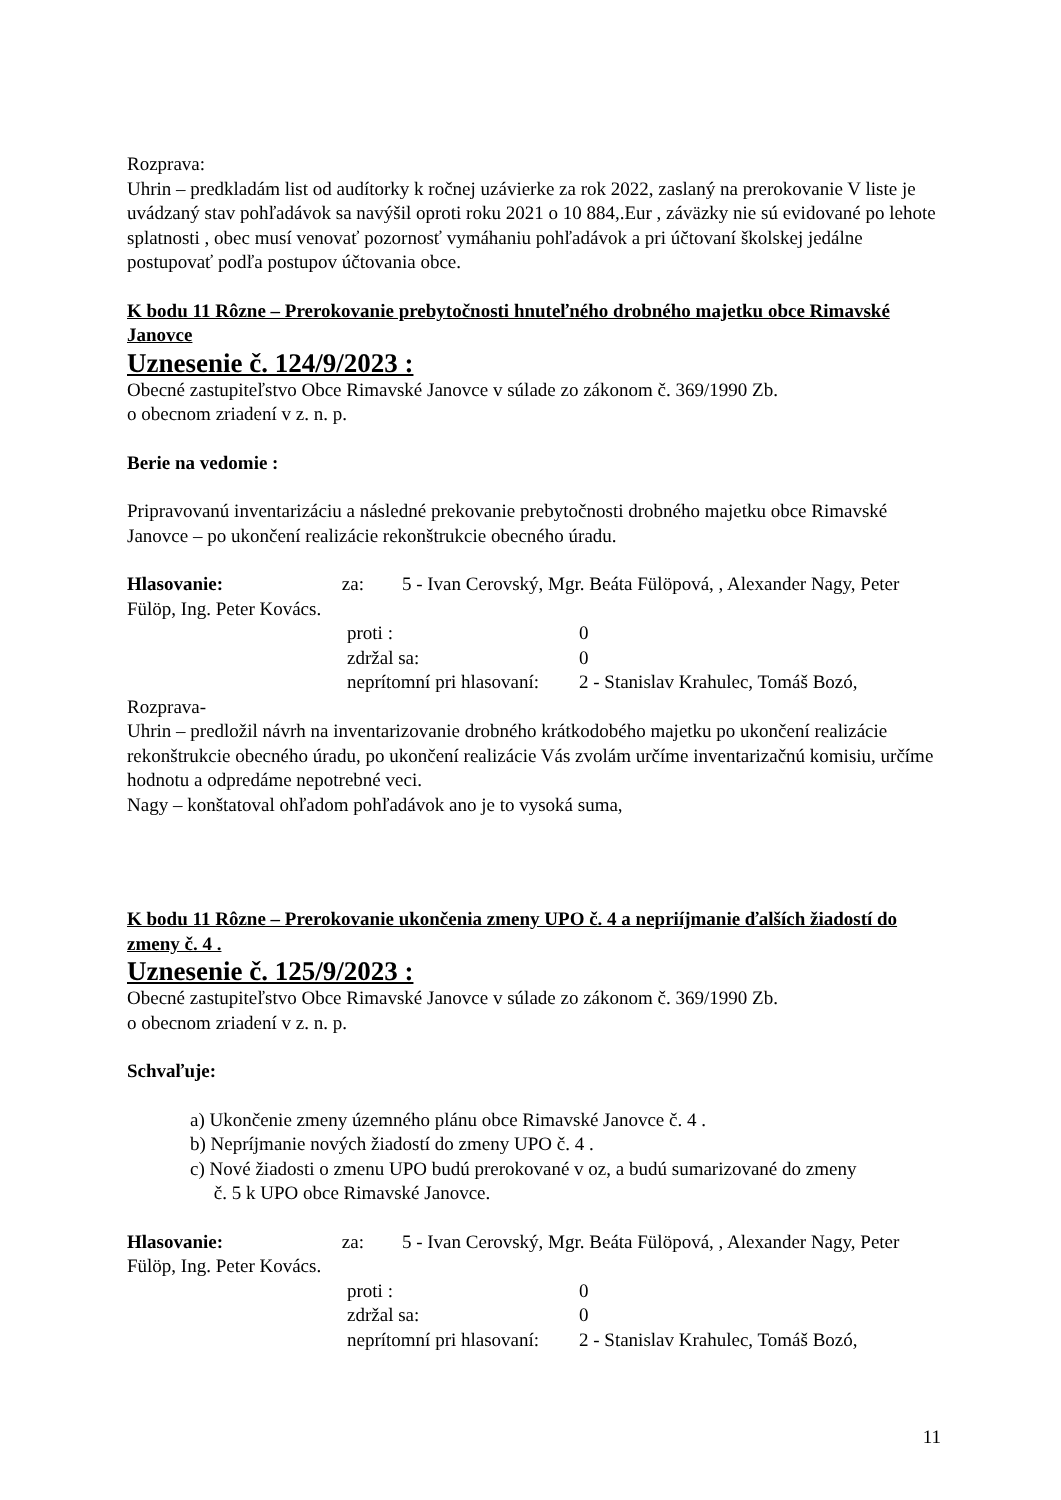Rozprava:
Uhrin – predkladám list od audítorky k ročnej uzávierke za rok 2022, zaslaný na prerokovanie V liste je uvádzaný stav pohľadávok sa navýšil oproti roku 2021 o 10 884,.Eur , záväzky nie sú evidované po lehote splatnosti , obec musí venovať pozornosť vymáhaniu pohľadávok a pri účtovaní školskej jedálne postupovať podľa postupov účtovania obce.
K bodu 11 Rôzne – Prerokovanie prebytočnosti hnuteľného drobného majetku obce Rimavské Janovce
Uznesenie č. 124/9/2023 :
Obecné zastupiteľstvo Obce Rimavské Janovce v súlade zo zákonom č. 369/1990 Zb.
o obecnom zriadení v z. n. p.
Berie na vedomie :
Pripravovanú inventarizáciu a následné prekovanie prebytočnosti drobného majetku obce Rimavské Janovce – po ukončení realizácie rekonštrukcie obecného úradu.
Hlasovanie: za: 5 - Ivan Cerovský, Mgr. Beáta Fülöpová, , Alexander Nagy, Peter Fülöp, Ing. Peter Kovács.
proti : 0
zdržal sa: 0
neprítomní pri hlasovaní: 2 - Stanislav Krahulec, Tomáš Bozó,
Rozprava-
Uhrin – predložil návrh na inventarizovanie drobného krátkodobého majetku po ukončení realizácie rekonštrukcie obecného úradu, po ukončení realizácie Vás zvolám určíme inventarizačnú komisiu, určíme hodnotu a odpredáme nepotrebné veci.
Nagy – konštatoval ohľadom pohľadávok ano je to vysoká suma,
K bodu 11 Rôzne – Prerokovanie ukončenia zmeny UPO č. 4 a nepriíjmanie ďalších žiadostí do zmeny č. 4 .
Uznesenie č. 125/9/2023 :
Obecné zastupiteľstvo Obce Rimavské Janovce v súlade zo zákonom č. 369/1990 Zb.
o obecnom zriadení v z. n. p.
Schvaľuje:
a) Ukončenie zmeny územného plánu obce Rimavské Janovce č. 4 .
b) Nepríjmanie nových žiadostí do zmeny UPO č. 4 .
c) Nové žiadosti o zmenu UPO budú prerokované v oz, a budú sumarizované do zmeny
č. 5 k UPO obce Rimavské Janovce.
Hlasovanie: za: 5 - Ivan Cerovský, Mgr. Beáta Fülöpová, , Alexander Nagy, Peter Fülöp, Ing. Peter Kovács.
proti : 0
zdržal sa: 0
neprítomní pri hlasovaní: 2 - Stanislav Krahulec, Tomáš Bozó,
11